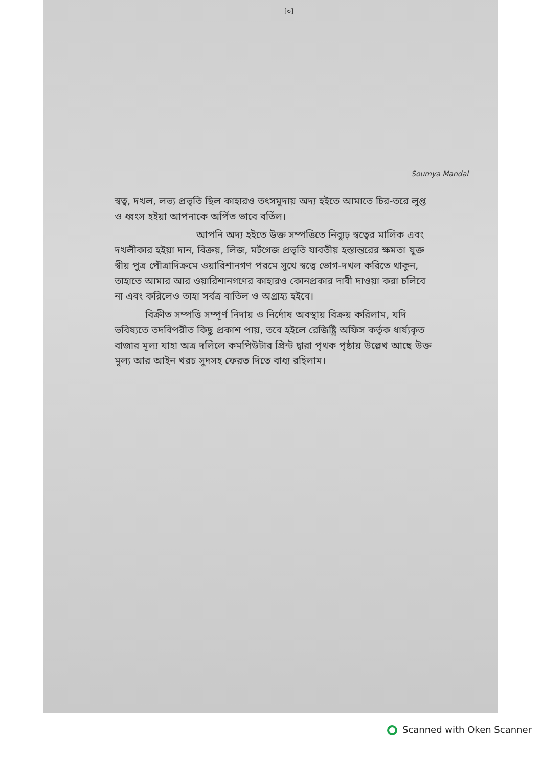[৩]
Soumya Mandal
স্বত্ব, দখল, লভ্য প্রভৃতি ছিল কাহারও তৎসমুদায় অদ্য হইতে আমাতে চির-তরে লুপ্ত ও ধ্বংস হইয়া আপনাকে অর্পিত ভাবে বর্তিল।
আপনি অদ্য হইতে উক্ত সম্পত্তিতে নিব্যূঢ় স্বত্বের মালিক এবং দখলীকার হইয়া দান, বিক্রয়, লিজ, মর্টগেজ প্রভৃতি যাবতীয় হস্তান্তরের ক্ষমতা যুক্ত স্বীয় পুত্র পৌত্রাদিক্রমে ওয়ারিশানগণ পরমে সুখে স্বত্বে ভোগ-দখল করিতে থাকুন, তাহাতে আমার আর ওয়ারিশানগণের কাহারও কোনপ্রকার দাবী দাওয়া করা চলিবে না এবং করিলেও তাহা সর্বত্র বাতিল ও অগ্রাহ্য হইবে।
বিক্রীত সম্পত্তি সম্পূর্ণ নিদায় ও নির্দোষ অবস্থায় বিক্রয় করিলাম, যদি ভবিষ্যতে তদবিপরীত কিছু প্রকাশ পায়, তবে হইলে রেজিষ্ট্রি অফিস কর্তৃক ধার্য্যকৃত বাজার মূল্য যাহা অত্র দলিলে কমপিউটার প্রিন্ট দ্বারা পৃথক পৃষ্ঠায় উল্লেখ আছে উক্ত মূল্য আর আইন খরচ সুদসহ ফেরত দিতে বাধ্য রহিলাম।
Scanned with Oken Scanner